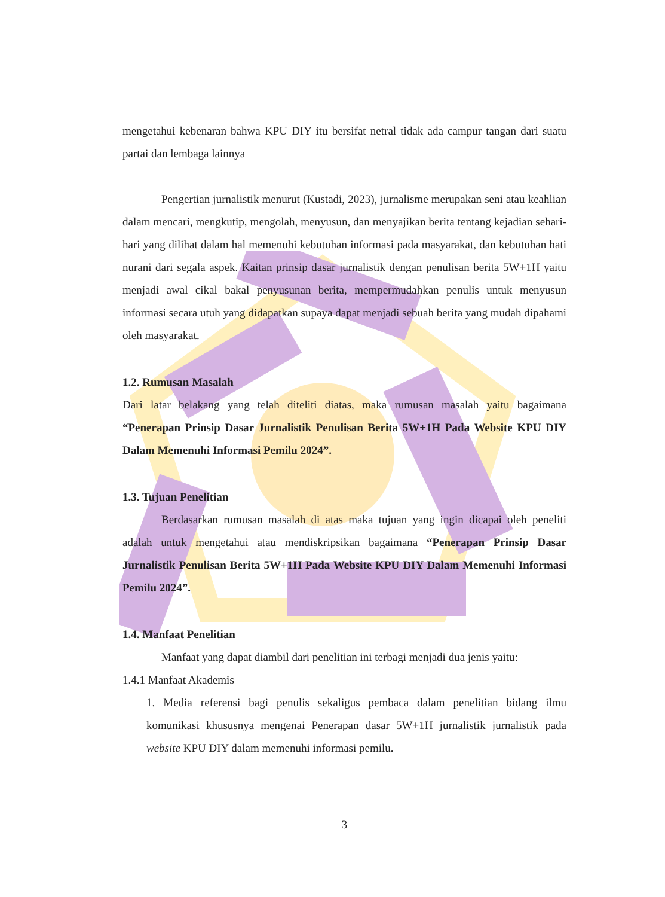mengetahui kebenaran bahwa KPU DIY itu bersifat netral tidak ada campur tangan dari suatu partai dan lembaga lainnya
Pengertian jurnalistik menurut (Kustadi, 2023), jurnalisme merupakan seni atau keahlian dalam mencari, mengkutip, mengolah, menyusun, dan menyajikan berita tentang kejadian sehari-hari yang dilihat dalam hal memenuhi kebutuhan informasi pada masyarakat, dan kebutuhan hati nurani dari segala aspek. Kaitan prinsip dasar jurnalistik dengan penulisan berita 5W+1H yaitu menjadi awal cikal bakal penyusunan berita, mempermudahkan penulis untuk menyusun informasi secara utuh yang didapatkan supaya dapat menjadi sebuah berita yang mudah dipahami oleh masyarakat.
1.2. Rumusan Masalah
Dari latar belakang yang telah diteliti diatas, maka rumusan masalah yaitu bagaimana “Penerapan Prinsip Dasar Jurnalistik Penulisan Berita 5W+1H Pada Website KPU DIY Dalam Memenuhi Informasi Pemilu 2024”.
1.3. Tujuan Penelitian
Berdasarkan rumusan masalah di atas maka tujuan yang ingin dicapai oleh peneliti adalah untuk mengetahui atau mendiskripsikan bagaimana “Penerapan Prinsip Dasar Jurnalistik Penulisan Berita 5W+1H Pada Website KPU DIY Dalam Memenuhi Informasi Pemilu 2024”.
1.4. Manfaat Penelitian
Manfaat yang dapat diambil dari penelitian ini terbagi menjadi dua jenis yaitu:
1.4.1 Manfaat Akademis
1. Media referensi bagi penulis sekaligus pembaca dalam penelitian bidang ilmu komunikasi khususnya mengenai Penerapan dasar 5W+1H jurnalistik jurnalistik pada website KPU DIY dalam memenuhi informasi pemilu.
3